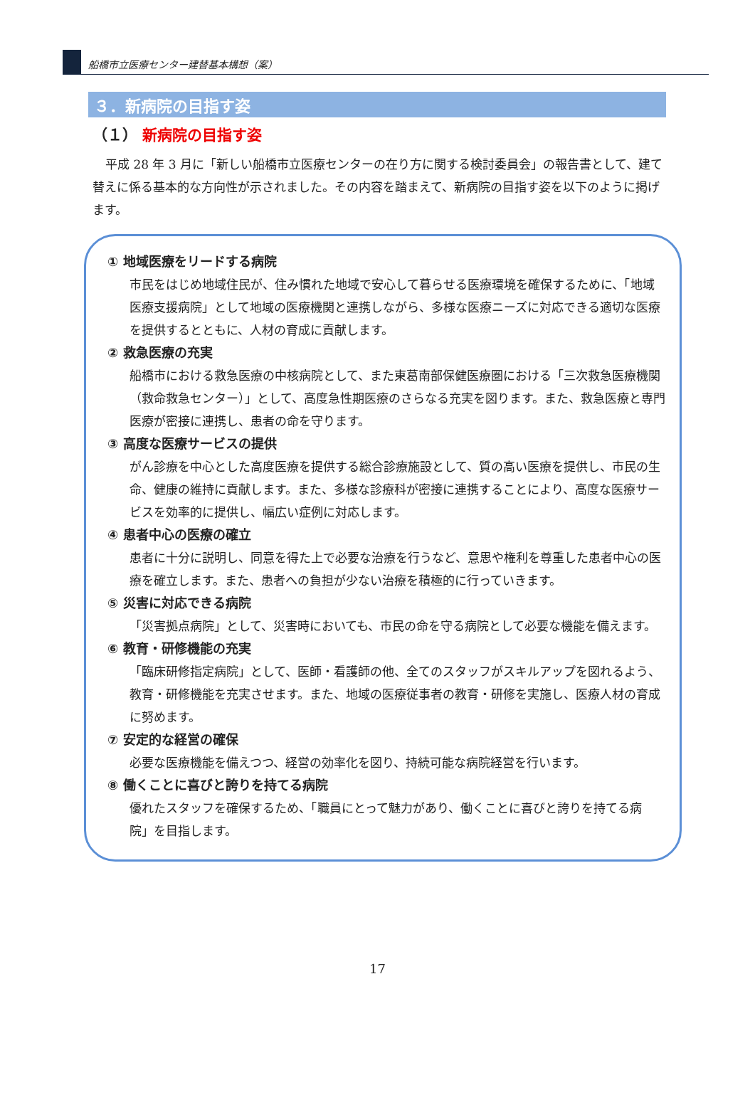船橋市立医療センター建替基本構想（案）
３．新病院の目指す姿
（１） 新病院の目指す姿
平成 28 年 3 月に「新しい船橋市立医療センターの在り方に関する検討委員会」の報告書として、建て替えに係る基本的な方向性が示されました。その内容を踏まえて、新病院の目指す姿を以下のように掲げます。
① 地域医療をリードする病院
市民をはじめ地域住民が、住み慣れた地域で安心して暮らせる医療環境を確保するために、「地域医療支援病院」として地域の医療機関と連携しながら、多様な医療ニーズに対応できる適切な医療を提供するとともに、人材の育成に貢献します。
② 救急医療の充実
船橋市における救急医療の中核病院として、また東葛南部保健医療圏における「三次救急医療機関（救命救急センター）」として、高度急性期医療のさらなる充実を図ります。また、救急医療と専門医療が密接に連携し、患者の命を守ります。
③ 高度な医療サービスの提供
がん診療を中心とした高度医療を提供する総合診療施設として、質の高い医療を提供し、市民の生命、健康の維持に貢献します。また、多様な診療科が密接に連携することにより、高度な医療サービスを効率的に提供し、幅広い症例に対応します。
④ 患者中心の医療の確立
患者に十分に説明し、同意を得た上で必要な治療を行うなど、意思や権利を尊重した患者中心の医療を確立します。また、患者への負担が少ない治療を積極的に行っていきます。
⑤ 災害に対応できる病院
「災害拠点病院」として、災害時においても、市民の命を守る病院として必要な機能を備えます。
⑥ 教育・研修機能の充実
「臨床研修指定病院」として、医師・看護師の他、全てのスタッフがスキルアップを図れるよう、教育・研修機能を充実させます。また、地域の医療従事者の教育・研修を実施し、医療人材の育成に努めます。
⑦ 安定的な経営の確保
必要な医療機能を備えつつ、経営の効率化を図り、持続可能な病院経営を行います。
⑧ 働くことに喜びと誇りを持てる病院
優れたスタッフを確保するため、「職員にとって魅力があり、働くことに喜びと誇りを持てる病院」を目指します。
17